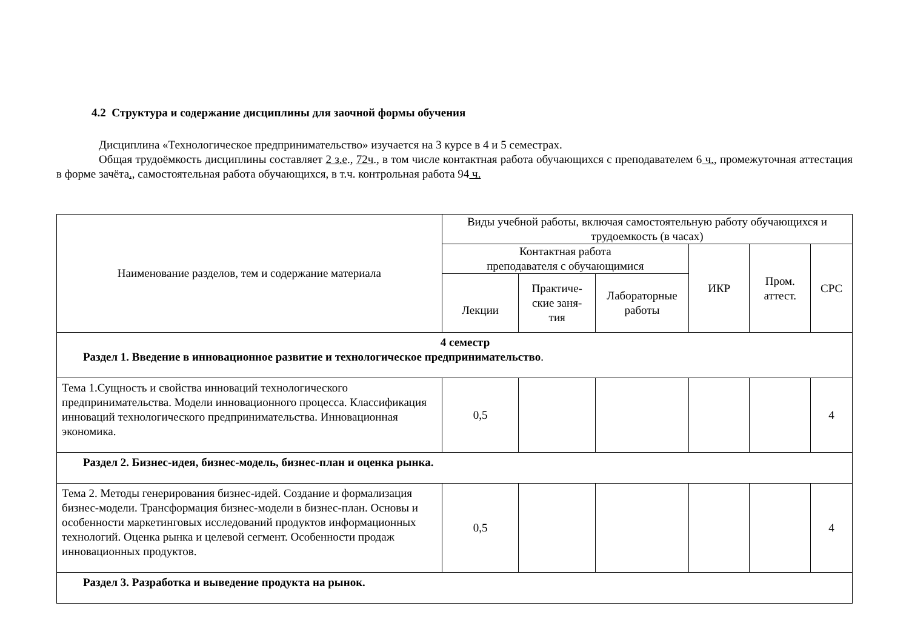4.2 Структура и содержание дисциплины для заочной формы обучения
Дисциплина «Технологическое предпринимательство» изучается на 3 курсе в 4 и 5 семестрах.
Общая трудоёмкость дисциплины составляет 2 з.е., 72ч., в том числе контактная работа обучающихся с преподавателем 6 ч., промежуточная аттестация в форме зачёта., самостоятельная работа обучающихся, в т.ч. контрольная работа 94 ч.
| Наименование разделов, тем и содержание материала | Виды учебной работы, включая самостоятельную работу обучающихся и трудоемкость (в часах) | | | | | |
| --- | --- | --- | --- | --- | --- | --- |
| | Контактная работа преподавателя с обучающимися | | | ИКР | Пром. аттест. | СРС |
| | Лекции | Практиче- ские заня- тия | Лабораторные работы | | | |
| 4 семестр Раздел 1. Введение в инновационное развитие и технологическое предпринимательство . | | | | | | |
| Тема 1.Сущность и свойства инноваций технологического предпринимательства. Модели инновационного процесса. Классификация инноваций технологического предпринимательства. Инновационная экономика. | 0,5 | | | | | 4 |
| Раздел 2. Бизнес-идея, бизнес-модель, бизнес-план и оценка рынка. | | | | | | |
| Тема 2. Методы генерирования бизнес-идей. Создание и формализация бизнес-модели. Трансформация бизнес-модели в бизнес-план. Основы и особенности маркетинговых исследований продуктов информационных технологий. Оценка рынка и целевой сегмент. Особенности продаж инновационных продуктов. | 0,5 | | | | | 4 |
| Раздел 3. Разработка и выведение продукта на рынок. | | | | | | |